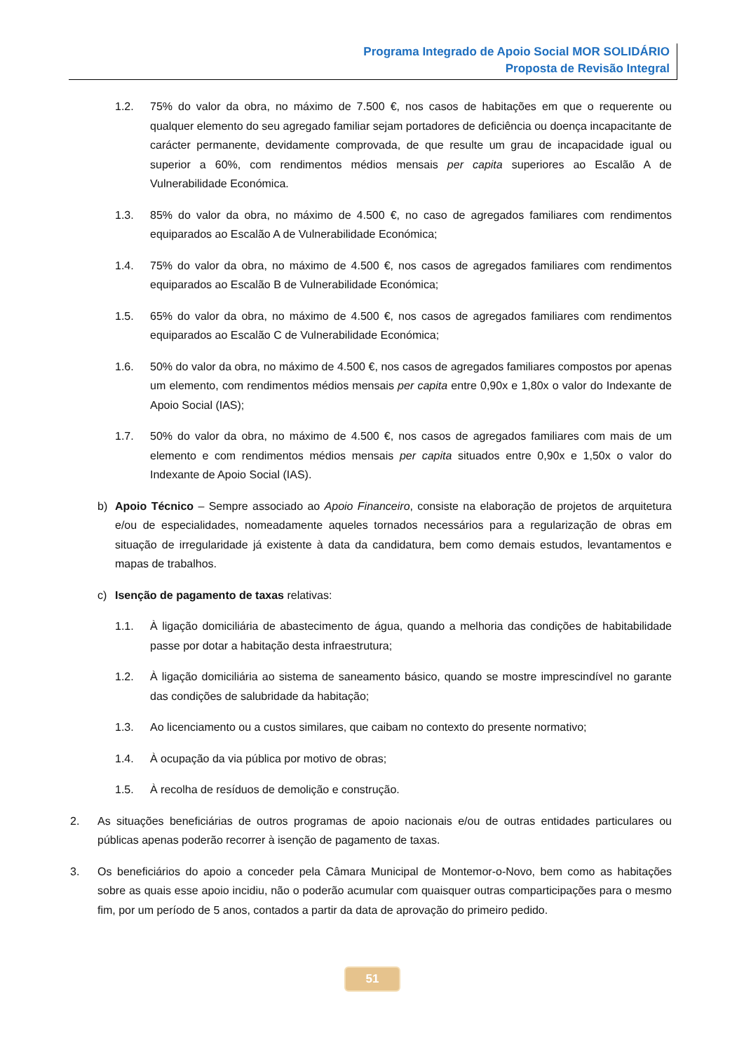Programa Integrado de Apoio Social MOR SOLIDÁRIO
Proposta de Revisão Integral
1.2. 75% do valor da obra, no máximo de 7.500 €, nos casos de habitações em que o requerente ou qualquer elemento do seu agregado familiar sejam portadores de deficiência ou doença incapacitante de carácter permanente, devidamente comprovada, de que resulte um grau de incapacidade igual ou superior a 60%, com rendimentos médios mensais per capita superiores ao Escalão A de Vulnerabilidade Económica.
1.3. 85% do valor da obra, no máximo de 4.500 €, no caso de agregados familiares com rendimentos equiparados ao Escalão A de Vulnerabilidade Económica;
1.4. 75% do valor da obra, no máximo de 4.500 €, nos casos de agregados familiares com rendimentos equiparados ao Escalão B de Vulnerabilidade Económica;
1.5. 65% do valor da obra, no máximo de 4.500 €, nos casos de agregados familiares com rendimentos equiparados ao Escalão C de Vulnerabilidade Económica;
1.6. 50% do valor da obra, no máximo de 4.500 €, nos casos de agregados familiares compostos por apenas um elemento, com rendimentos médios mensais per capita entre 0,90x e 1,80x o valor do Indexante de Apoio Social (IAS);
1.7. 50% do valor da obra, no máximo de 4.500 €, nos casos de agregados familiares com mais de um elemento e com rendimentos médios mensais per capita situados entre 0,90x e 1,50x o valor do Indexante de Apoio Social (IAS).
b) Apoio Técnico – Sempre associado ao Apoio Financeiro, consiste na elaboração de projetos de arquitetura e/ou de especialidades, nomeadamente aqueles tornados necessários para a regularização de obras em situação de irregularidade já existente à data da candidatura, bem como demais estudos, levantamentos e mapas de trabalhos.
c) Isenção de pagamento de taxas relativas:
1.1. À ligação domiciliária de abastecimento de água, quando a melhoria das condições de habitabilidade passe por dotar a habitação desta infraestrutura;
1.2. À ligação domiciliária ao sistema de saneamento básico, quando se mostre imprescindível no garante das condições de salubridade da habitação;
1.3. Ao licenciamento ou a custos similares, que caibam no contexto do presente normativo;
1.4. À ocupação da via pública por motivo de obras;
1.5. À recolha de resíduos de demolição e construção.
2. As situações beneficiárias de outros programas de apoio nacionais e/ou de outras entidades particulares ou públicas apenas poderão recorrer à isenção de pagamento de taxas.
3. Os beneficiários do apoio a conceder pela Câmara Municipal de Montemor-o-Novo, bem como as habitações sobre as quais esse apoio incidiu, não o poderão acumular com quaisquer outras comparticipações para o mesmo fim, por um período de 5 anos, contados a partir da data de aprovação do primeiro pedido.
51